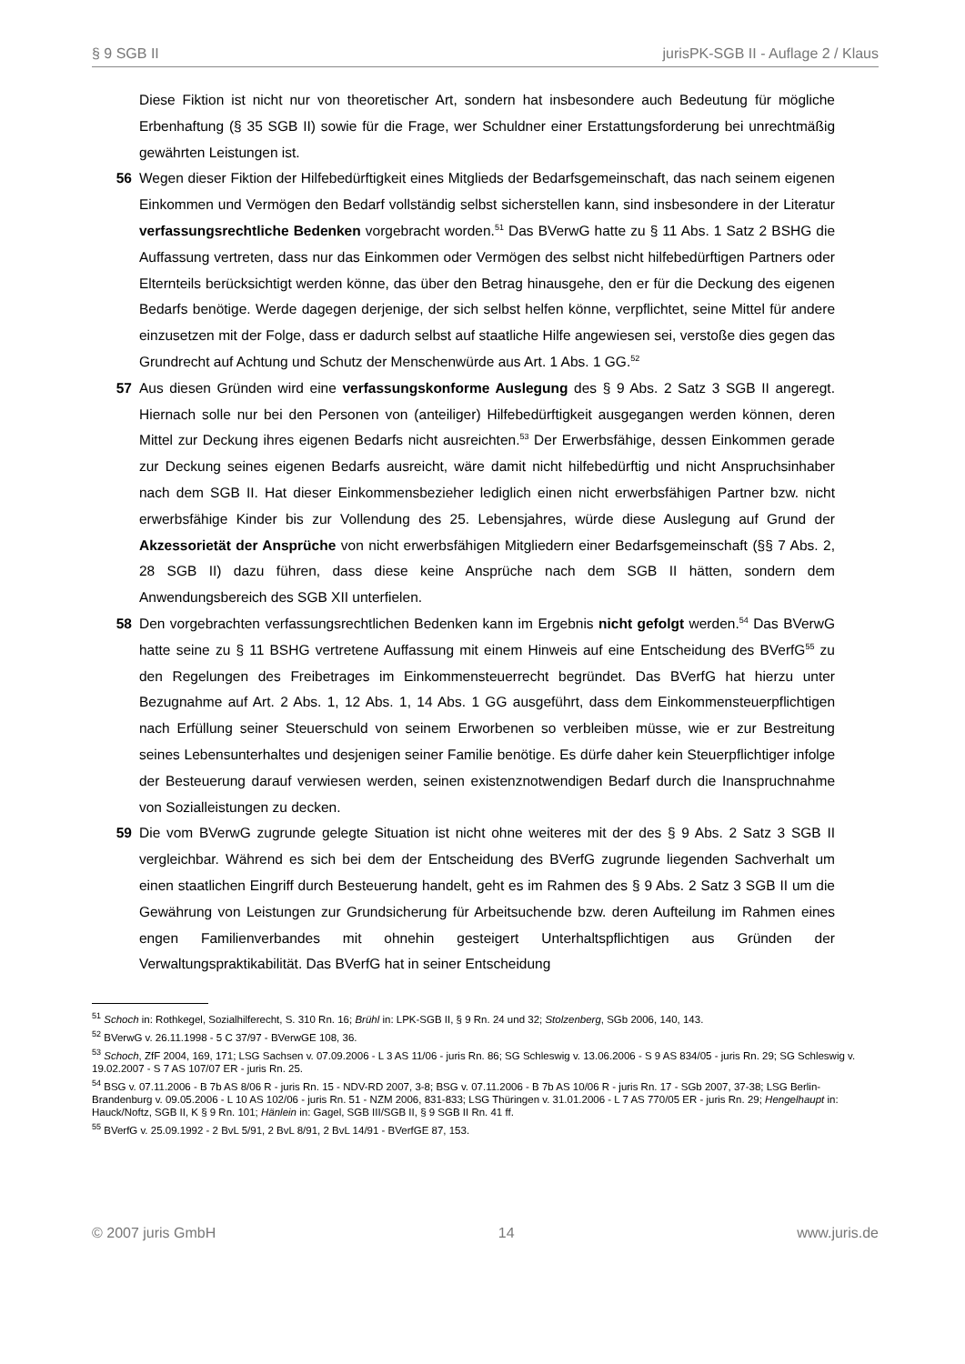§ 9 SGB II jurisPK-SGB II - Auflage 2 / Klaus
Diese Fiktion ist nicht nur von theoretischer Art, sondern hat insbesondere auch Bedeutung für mögliche Erbenhaftung (§ 35 SGB II) sowie für die Frage, wer Schuldner einer Erstattungsforderung bei unrechtmäßig gewährten Leistungen ist.
56 Wegen dieser Fiktion der Hilfebedürftigkeit eines Mitglieds der Bedarfsgemeinschaft, das nach seinem eigenen Einkommen und Vermögen den Bedarf vollständig selbst sicherstellen kann, sind insbesondere in der Literatur verfassungsrechtliche Bedenken vorgebracht worden.<sup>51</sup> Das BVerwG hatte zu § 11 Abs. 1 Satz 2 BSHG die Auffassung vertreten, dass nur das Einkommen oder Vermögen des selbst nicht hilfebedürftigen Partners oder Elternteils berücksichtigt werden könne, das über den Betrag hinausgehe, den er für die Deckung des eigenen Bedarfs benötige. Werde dagegen derjenige, der sich selbst helfen könne, verpflichtet, seine Mittel für andere einzusetzen mit der Folge, dass er dadurch selbst auf staatliche Hilfe angewiesen sei, verstoße dies gegen das Grundrecht auf Achtung und Schutz der Menschenwürde aus Art. 1 Abs. 1 GG.<sup>52</sup>
57 Aus diesen Gründen wird eine verfassungskonforme Auslegung des § 9 Abs. 2 Satz 3 SGB II angeregt. Hiernach solle nur bei den Personen von (anteiliger) Hilfebedürftigkeit ausgegangen werden können, deren Mittel zur Deckung ihres eigenen Bedarfs nicht ausreichten.<sup>53</sup> Der Erwerbsfähige, dessen Einkommen gerade zur Deckung seines eigenen Bedarfs ausreicht, wäre damit nicht hilfebedürftig und nicht Anspruchsinhaber nach dem SGB II. Hat dieser Einkommensbezieher lediglich einen nicht erwerbsfähigen Partner bzw. nicht erwerbsfähige Kinder bis zur Vollendung des 25. Lebensjahres, würde diese Auslegung auf Grund der Akzessorietät der Ansprüche von nicht erwerbsfähigen Mitgliedern einer Bedarfsgemeinschaft (§§ 7 Abs. 2, 28 SGB II) dazu führen, dass diese keine Ansprüche nach dem SGB II hätten, sondern dem Anwendungsbereich des SGB XII unterfielen.
58 Den vorgebrachten verfassungsrechtlichen Bedenken kann im Ergebnis nicht gefolgt werden.<sup>54</sup> Das BVerwG hatte seine zu § 11 BSHG vertretene Auffassung mit einem Hinweis auf eine Entscheidung des BVerfG<sup>55</sup> zu den Regelungen des Freibetrages im Einkommensteuerrecht begründet. Das BVerfG hat hierzu unter Bezugnahme auf Art. 2 Abs. 1, 12 Abs. 1, 14 Abs. 1 GG ausgeführt, dass dem Einkommensteuerpflichtigen nach Erfüllung seiner Steuerschuld von seinem Erworbenen so verbleiben müsse, wie er zur Bestreitung seines Lebensunterhaltes und desjenigen seiner Familie benötige. Es dürfe daher kein Steuerpflichtiger infolge der Besteuerung darauf verwiesen werden, seinen existenznotwendigen Bedarf durch die Inanspruchnahme von Sozialleistungen zu decken.
59 Die vom BVerwG zugrunde gelegte Situation ist nicht ohne weiteres mit der des § 9 Abs. 2 Satz 3 SGB II vergleichbar. Während es sich bei dem der Entscheidung des BVerfG zugrunde liegenden Sachverhalt um einen staatlichen Eingriff durch Besteuerung handelt, geht es im Rahmen des § 9 Abs. 2 Satz 3 SGB II um die Gewährung von Leistungen zur Grundsicherung für Arbeitsuchende bzw. deren Aufteilung im Rahmen eines engen Familienverbandes mit ohnehin gesteigert Unterhaltspflichtigen aus Gründen der Verwaltungspraktikabilität. Das BVerfG hat in seiner Entscheidung
<sup>51</sup> Schoch in: Rothkegel, Sozialhilferecht, S. 310 Rn. 16; Brühl in: LPK-SGB II, § 9 Rn. 24 und 32; Stolzenberg, SGb 2006, 140, 143.
<sup>52</sup> BVerwG v. 26.11.1998 - 5 C 37/97 - BVerwGE 108, 36.
<sup>53</sup> Schoch, ZfF 2004, 169, 171; LSG Sachsen v. 07.09.2006 - L 3 AS 11/06 - juris Rn. 86; SG Schleswig v. 13.06.2006 - S 9 AS 834/05 - juris Rn. 29; SG Schleswig v. 19.02.2007 - S 7 AS 107/07 ER - juris Rn. 25.
<sup>54</sup> BSG v. 07.11.2006 - B 7b AS 8/06 R - juris Rn. 15 - NDV-RD 2007, 3-8; BSG v. 07.11.2006 - B 7b AS 10/06 R - juris Rn. 17 - SGb 2007, 37-38; LSG Berlin-Brandenburg v. 09.05.2006 - L 10 AS 102/06 - juris Rn. 51 - NZM 2006, 831-833; LSG Thüringen v. 31.01.2006 - L 7 AS 770/05 ER - juris Rn. 29; Hengelhaupt in: Hauck/Noftz, SGB II, K § 9 Rn. 101; Hänlein in: Gagel, SGB III/SGB II, § 9 SGB II Rn. 41 ff.
<sup>55</sup> BVerfG v. 25.09.1992 - 2 BvL 5/91, 2 BvL 8/91, 2 BvL 14/91 - BVerfGE 87, 153.
© 2007 juris GmbH 14 www.juris.de